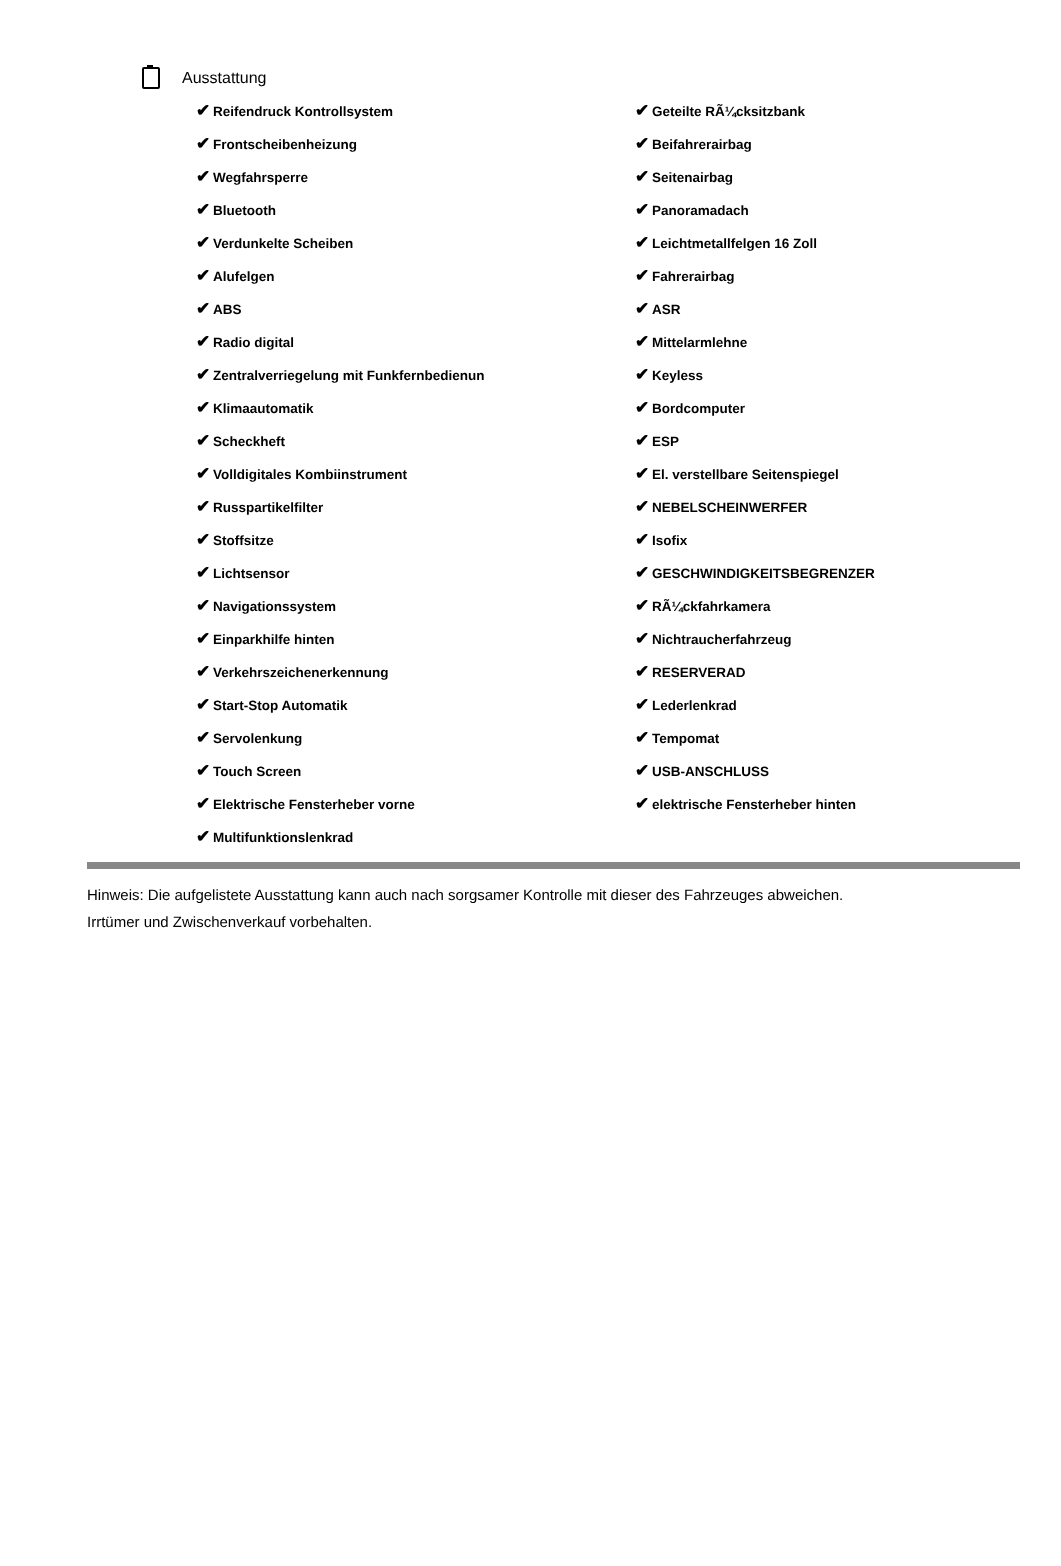Ausstattung
| ✔ Reifendruck Kontrollsystem | ✔ Geteilte RÃ¼cksitzbank |
| ✔ Frontscheibenheizung | ✔ Beifahrerairbag |
| ✔ Wegfahrsperre | ✔ Seitenairbag |
| ✔ Bluetooth | ✔ Panoramadach |
| ✔ Verdunkelte Scheiben | ✔ Leichtmetallfelgen 16 Zoll |
| ✔ Alufelgen | ✔ Fahrerairbag |
| ✔ ABS | ✔ ASR |
| ✔ Radio digital | ✔ Mittelarmlehne |
| ✔ Zentralverriegelung mit Funkfernbedienun | ✔ Keyless |
| ✔ Klimaautomatik | ✔ Bordcomputer |
| ✔ Scheckheft | ✔ ESP |
| ✔ Volldigitales Kombiinstrument | ✔ El. verstellbare Seitenspiegel |
| ✔ Russpartikelfilter | ✔ NEBELSCHEINWERFER |
| ✔ Stoffsitze | ✔ Isofix |
| ✔ Lichtsensor | ✔ GESCHWINDIGKEITSBEGRENZER |
| ✔ Navigationssystem | ✔ RÃ¼ckfahrkamera |
| ✔ Einparkhilfe hinten | ✔ Nichtraucherfahrzeug |
| ✔ Verkehrszeichenerkennung | ✔ RESERVERAD |
| ✔ Start-Stop Automatik | ✔ Lederlenkrad |
| ✔ Servolenkung | ✔ Tempomat |
| ✔ Touch Screen | ✔ USB-ANSCHLUSS |
| ✔ Elektrische Fensterheber vorne | ✔ elektrische Fensterheber hinten |
| ✔ Multifunktionslenkrad | |
Hinweis: Die aufgelistete Ausstattung kann auch nach sorgsamer Kontrolle mit dieser des Fahrzeuges abweichen. Irrtümer und Zwischenverkauf vorbehalten.